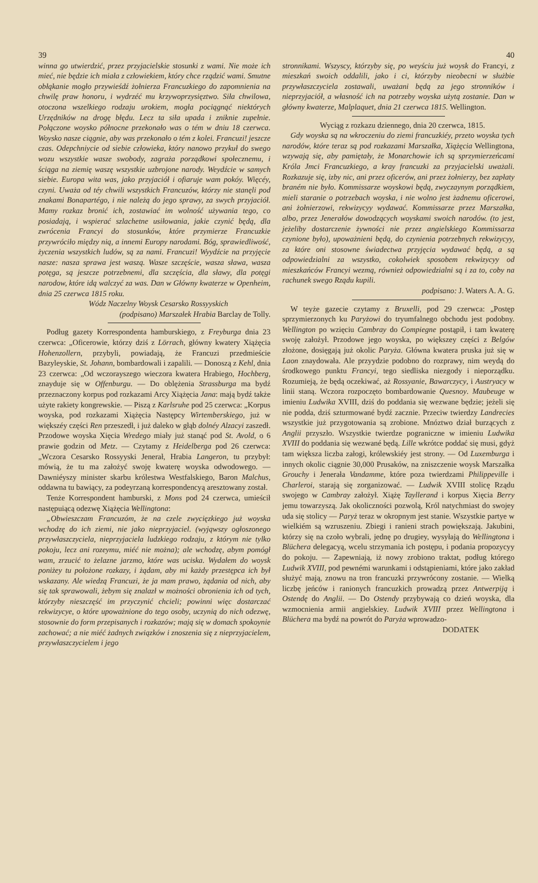39 40
winna go utwierdzić, przez przyjacielskie stosunki z wami. Nie może ich mieć, nie będzie ich miała z człowiekiem, który chce rządzić wami. Smutne obłąkanie mogło przywieśdź żołnierza Francuzkiego do zapomnienia na chwilę praw honoru, i wydrzéć mu krzywoprzysięztwo. Siła chwilowa, otoczona wszelkiego rodzaju urokiem, mogła pociągnąć niektórych Urzędników na drogę błędu. Lecz ta siła upada i zniknie zupełnie. Połączone woysko północne przekonało was o tém w dniu 18 czerwca. Woysko nasze ciągnie, aby was przekonało o tém z kolei. Francuzi! jeszcze czas. Odepchniycie od siebie człowieka, który nanowo przykuł do swego wozu wszystkie wasze swobody, zagraża porządkowi społecznemu, i ściąga na ziemię waszę wszystkie uzbrojone narody. Weydźcie w samych siebie. Europa wita was, jako przyjaciół i ofiaruje wam pokóy. Więcéy, czyni. Uważa od téy chwili wszystkich Francuzów, którzy nie stanęli pod znakami Bonapartégo, i nie należą do jego sprawy, za swych przyjaciół. Mamy rozkaz bronić ich, zostawiać im wolność używania tego, co posiadają, i wspierać szlachetne usiłowania, jakie czynić będą, dla zwrócenia Francyi do stosunków, które przymierze Francuzkie przywróciło między nią, a innemi Europy narodami. Bóg, sprawiedliwość, życzenia wszystkich ludów, są za nami. Francuzi! Wyydźcie na przyjęcie nasze: nasza sprawa jest waszą. Wasze szczęście, wasza sława, wasza potęga, są jeszcze potrzebnemi, dla szczęścia, dla sławy, dla potęgi narodow, które idą walczyć za was. Dan w Główny kwaterze w Openheim, dnia 25 czerwca 1815 roku.
Wódz Naczelny Woysk Cesarsko Rossyyskich
(podpisano) Marszałek Hrabia Barclay de Tolly.
Podług gazety Korrespondenta hamburskiego, z Freyburga dnia 23 czerwca: „Oficerowie, którzy dziś z Lörrach, główny kwatery Xiążęcia Hohenzollern, przybyli, powiadają, że Francuzi przedmieście Bazyleyskie, St. Johann, bombardowali i zapalili. — Donoszą z Kehl, dnia 23 czerwca: „Od wczorayszego wieczora kwatera Hrabiego, Hochberg, znayduje się w Offenburgu. — Do oblężenia Strassburga ma bydź przeznaczony korpus pod rozkazami Arcy Xiążęcia Jana: mają bydź także użyte rakiety kongrewskie. — Piszą z Karlsruhe pod 25 czerwca: „Korpus woyska, pod rozkazami Xiążęcia Następcy Wirtemberskiego, już w większéy części Ren przeszedł, i już daleko w głąb dolnéy Alzacyi zaszedł. Przodowe woyska Xięcia Wredego miały już stanąć pod St. Avold, o 6 prawie godzin od Metz. — Czytamy z Heidelberga pod 26 czerwca: „Wczora Cesarsko Rossyyski Jenerał, Hrabia Langeron, tu przybył: mówią, że tu ma założyć swoję kwaterę woyska odwodowego. — Dawniéyszy minister skarbu królestwa Westfalskiego, Baron Malchus, oddawna tu bawiący, za podeyrzaną korrespondencyą aresztowany został.
Tenże Korrespondent hamburski, z Mons pod 24 czerwca, umieścił następuiącą odezwę Xiążęcia Wellingtona:
„Obwieszczam Francuzóm, że na czele zwycięzkiego już woyska wchodzę do ich ziemi, nie jako nieprzyjaciel. (wyjąwszy ogłoszonego przywłaszczyciela, nieprzyjaciela ludzkiego rodzaju, z którym nie tylko pokoju, lecz ani rozeymu, miéć nie można); ale wchodzę, abym pomógł wam, zrzucić to żelazne jarzmo, które was uciska. Wydałem do woysk poniżey tu położone rozkazy, i żądam, aby mi każdy przestępca ich był wskazany. Ale wiedzą Francuzi, że ja mam prawo, żądania od nich, aby się tak sprawowali, żebym się znalazł w możności obronienia ich od tych, którzyby nieszczęść im przyczynić chcieli; powinni więc dostarczać rekwizycye, o które upoważnione do tego osoby, uczynią do nich odezwę, stosownie do form przepisanych i rozkazów; mają się w domach spokoynie zachować; a nie miéć żadnych związków i znoszenia się z nieprzyjacielem, przywłaszczycielem i jego
stronnikami. Wszyscy, którzyby się, po weyściu już woysk do Francyi, z mieszkań swoich oddalili, jako i ci, którzyby nieobecni w służbie przywłaszczyciela zostawali, uważani będą za jego stronników i nieprzyjaciół, a własność ich na potrzeby woyska użytą zostanie. Dan w główny kwaterze, Malplaquet, dnia 21 czerwca 1815. Wellington.
Wyciąg z rozkazu dziennego, dnia 20 czerwca, 1815.
Gdy woyska są na wkroczeniu do ziemi francuzkiéy, przeto woyska tych narodów, które teraz są pod rozkazami Marszałka, Xiążęcia Wellingtona, wzywają się, aby pamiętały, że Monarchowie ich są sprzymierzeńcami Króla Jmci Francuzkiego, a kray francuzki za przyjacielski uważali. Rozkazuje się, izby nic, ani przez oficerów, ani przez żołnierzy, bez zapłaty braném nie było. Kommissarze woyskowi będą, zwyczaynym porządkiem, mieli staranie o potrzebach woyska, i nie wolno jest żadnemu oficerowi, ani żołnierzowi, rekwizycyy wydawać. Kommissarze przez Marszałka, albo, przez Jenerałów dowodzących woyskami swoich narodów. (to jest, jeżeliby dostarczenie żywności nie przez angielskiego Kommissarza czynione było), upoważnieni będą, do czynienia potrzebnych rekwizycyy, za które oni stosowne świadectwa przyjęcia wydawać będą, a są odpowiedzialni za wszystko, cokolwiek sposobem rekwizycyy od mieszkańców Francyi wezmą, również odpowiedzialni są i za to, coby na rachunek swego Rządu kupili.
podpisano: J. Waters A. A. G.
W teyże gazecie czytamy z Bruxelli, pod 29 czerwca: „Postęp sprzymierzonych ku Paryżowi do tryumfalnego obchodu jest podobny. Wellington po wzięciu Cambray do Compiegne postąpił, i tam kwaterę swoję założył. Przodowe jego woyska, po większey części z Belgów złożone, dosięgają już okolic Paryża. Główna kwatera pruska już się w Laon znaydowała. Ale przyydzie podobno do rozprawy, nim weydą do środkowego punktu Francyi, tego siedliska niezgody i nieporządku. Rozumieją, że będą oczekiwać, aż Rossyanie, Bawarczycy, i Austryacy w linii staną. Wczora rozpoczęto bombardowanie Quesnoy. Maubeuge w imieniu Ludwika XVIII, dziś do poddania się wezwane będzie; jeżeli się nie podda, dziś szturmowané bydź zacznie. Przeciw twierdzy Landrecies wszystkie już przygotowania są zrobione. Mnóztwo dział burzących z Anglii przyszło. Wszystkie twierdze pograniczne w imieniu Ludwika XVIII do poddania się wezwané będą. Lille wkrótce poddać się musi, gdyż tam większa liczba załogi, królewskiéy jest strony. — Od Luxemburga i innych okolic ciągnie 30,000 Prusaków, na zniszczenie woysk Marszałka Grouchy i Jenerała Vandamme, które poza twierdzami Philippeville i Charleroi, starają się zorganizować. — Ludwik XVIII stolicę Rządu swojego w Cambray założył. Xiążę Tayllerand i korpus Xięcia Berry jemu towarzyszą. Jak okoliczności pozwolą, Król natychmiast do swojey uda się stolicy — Paryż teraz w okropnym jest stanie. Wszystkie partye w wielkiém są wzruszeniu. Zbiegi i ranieni strach powiększają. Jakubini, którzy się na czoło wybrali, jednę po drugiey, wysyłają do Wellingtona i Blüchera delegacyą, wcelu strzymania ich postępu, i podania propozycyy do pokoju. — Zapewniają, iż nowy zrobiono traktat, podług którego Ludwik XVIII, pod pewnémi warunkami i odstąpieniami, które jako zakład służyć mają, znowu na tron francuzki przywrócony zostanie. — Wielką liczbę jeńców i ranionych francuzkich prowadzą przez Antwerpiją i Ostendę do Anglii. — Do Ostendy przybywają co dzień woyska, dla wzmocnienia armii angielskiey. Ludwik XVIII przez Wellingtona i Blüchera ma bydź na powrót do Paryża wprowadzo-
DODATEK